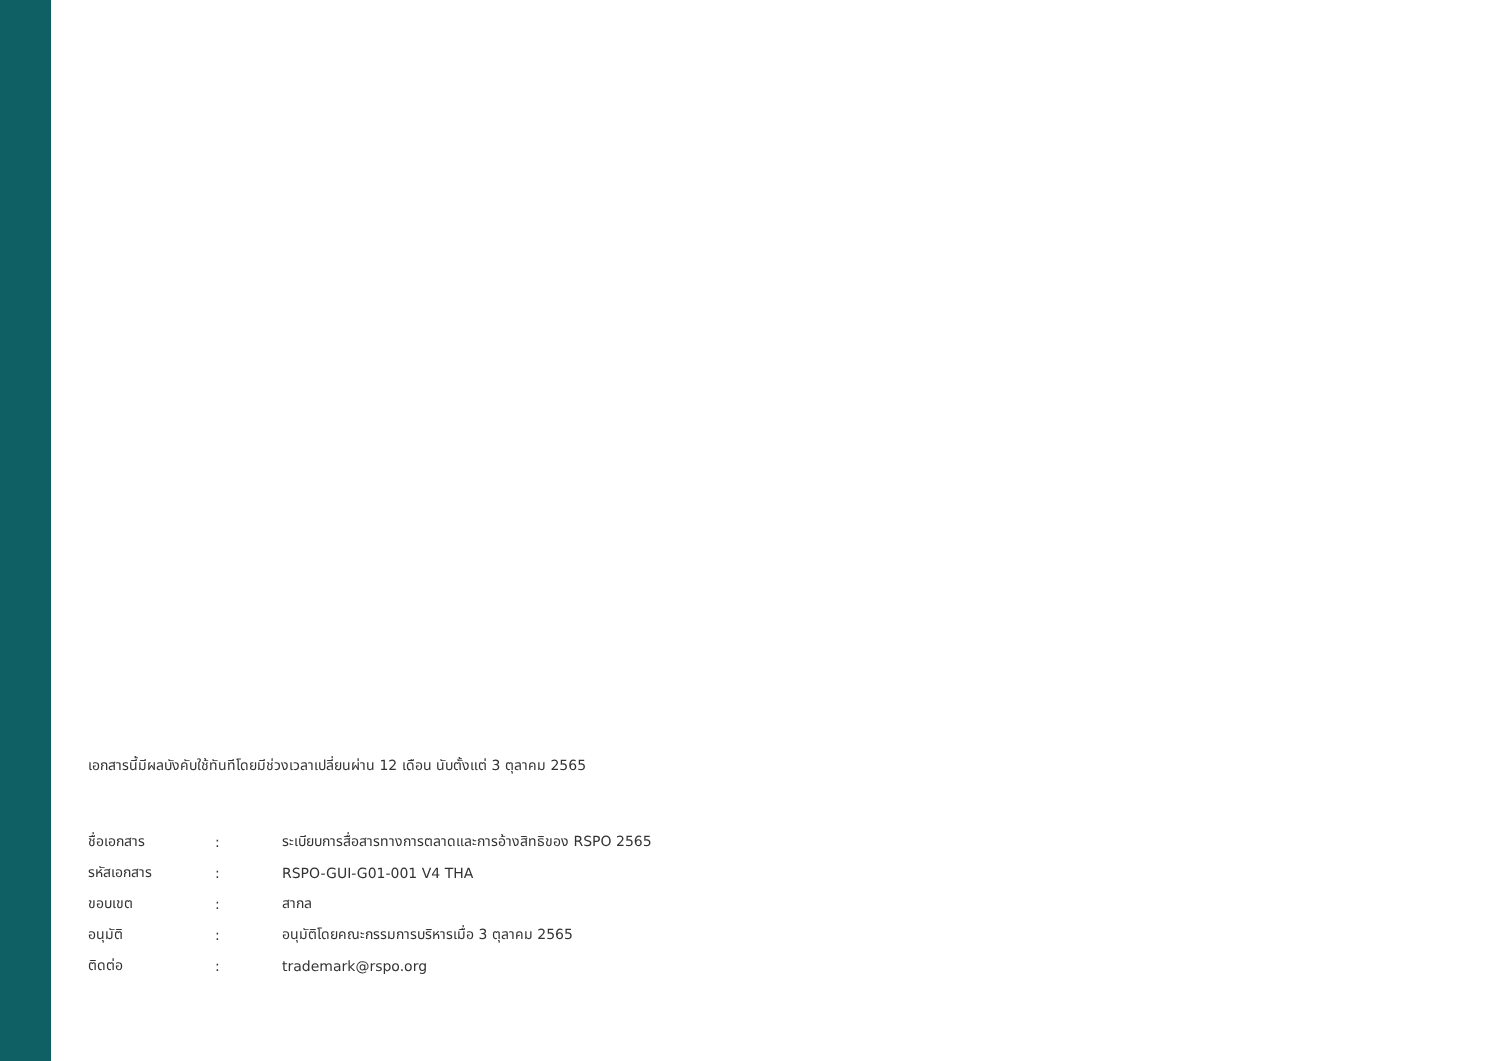เอกสารนี้มีผลบังคับใช้ทันทีโดยมีช่วงเวลาเปลี่ยนผ่าน 12 เดือน นับตั้งแต่ 3 ตุลาคม 2565
| ชื่อเอกสาร | : | ระเบียบการสื่อสารทางการตลาดและการอ้างสิทธิของ RSPO 2565 |
| รหัสเอกสาร | : | RSPO-GUI-G01-001 V4 THA |
| ขอบเขต | : | สากล |
| อนุมัติ | : | อนุมัติโดยคณะกรรมการบริหารเมื่อ 3 ตุลาคม 2565 |
| ติดต่อ | : | trademark@rspo.org |